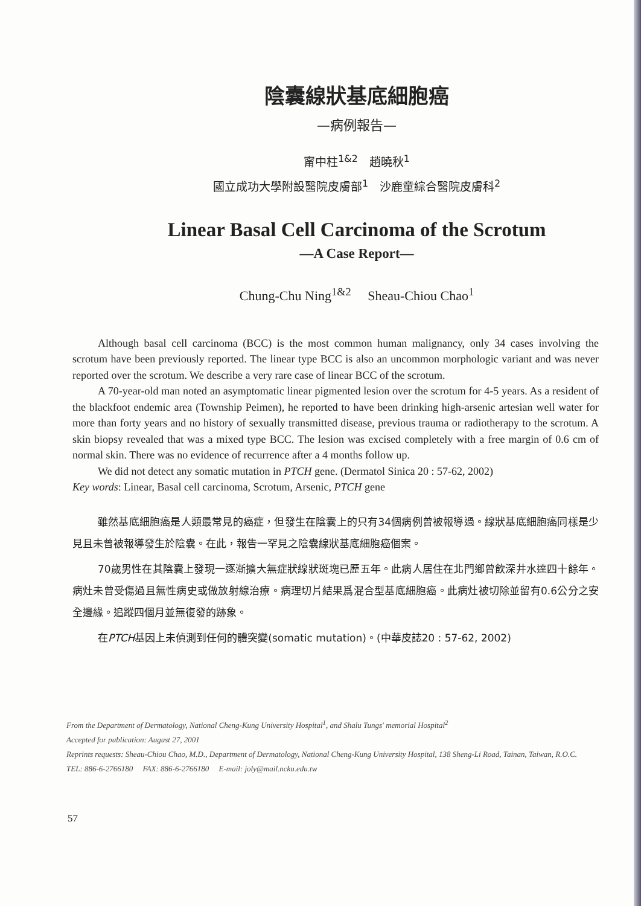陰囊線狀基底細胞癌
—病例報告—
甯中柱<sup>1&2</sup>　趙曉秋<sup>1</sup>
國立成功大學附設醫院皮膚部<sup>1</sup>　沙鹿童綜合醫院皮膚科<sup>2</sup>
Linear Basal Cell Carcinoma of the Scrotum
—A Case Report—
Chung-Chu Ning<sup>1&2</sup> Sheau-Chiou Chao<sup>1</sup>
Although basal cell carcinoma (BCC) is the most common human malignancy, only 34 cases involving the scrotum have been previously reported. The linear type BCC is also an uncommon morphologic variant and was never reported over the scrotum. We describe a very rare case of linear BCC of the scrotum.
A 70-year-old man noted an asymptomatic linear pigmented lesion over the scrotum for 4-5 years. As a resident of the blackfoot endemic area (Township Peimen), he reported to have been drinking high-arsenic artesian well water for more than forty years and no history of sexually transmitted disease, previous trauma or radiotherapy to the scrotum. A skin biopsy revealed that was a mixed type BCC. The lesion was excised completely with a free margin of 0.6 cm of normal skin. There was no evidence of recurrence after a 4 months follow up.
We did not detect any somatic mutation in PTCH gene. (Dermatol Sinica 20 : 57-62, 2002)
Key words: Linear, Basal cell carcinoma, Scrotum, Arsenic, PTCH gene
雖然基底細胞癌是人類最常見的癌症，但發生在陰囊上的只有34個病例曾被報導過。線狀基底細胞癌同樣是少見且未曾被報導發生於陰囊。在此，報告一罕見之陰囊線狀基底細胞癌個案。
70歲男性在其陰囊上發現一逐漸擴大無症狀線狀斑塊已歷五年。此病人居住在北門鄉曾飲深井水達四十餘年。病灶未曾受傷過且無性病史或做放射線治療。病理切片結果爲混合型基底細胞癌。此病灶被切除並留有0.6公分之安全邊緣。追蹤四個月並無復發的跡象。
在PTCH基因上未偵測到任何的體突變(somatic mutation)。(中華皮誌20 : 57-62, 2002)
From the Department of Dermatology, National Cheng-Kung University Hospital<sup>1</sup>, and Shalu Tungs' memorial Hospital<sup>2</sup>
Accepted for publication: August 27, 2001
Reprints requests: Sheau-Chiou Chao, M.D., Department of Dermatology, National Cheng-Kung University Hospital, 138 Sheng-Li Road, Tainan, Taiwan, R.O.C. TEL: 886-6-2766180 FAX: 886-6-2766180 E-mail: joly@mail.ncku.edu.tw
57